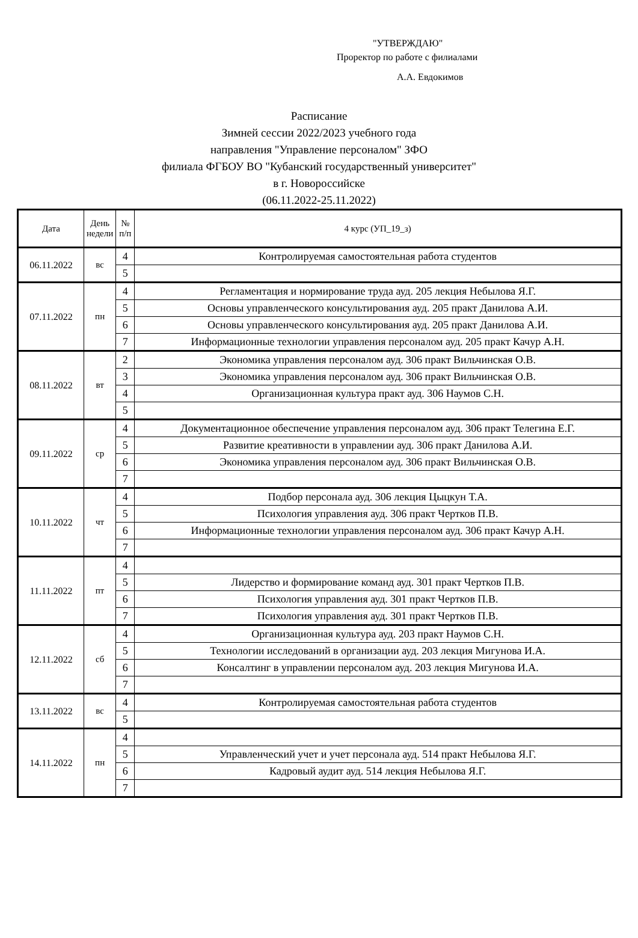"УТВЕРЖДАЮ"
Проректор по работе с филиалами
А.А. Евдокимов
Расписание
Зимней сессии 2022/2023 учебного года
направления "Управление персоналом" ЗФО
филиала ФГБОУ ВО "Кубанский государственный университет"
в г. Новороссийске
(06.11.2022-25.11.2022)
| Дата | День недели | № п/п | 4 курс (УП_19_з) |
| --- | --- | --- | --- |
| 06.11.2022 | вс | 4 | Контролируемая самостоятельная работа студентов |
| | | 5 | |
| 07.11.2022 | пн | 4 | Регламентация и нормирование труда ауд. 205 лекция Небылова Я.Г. |
| | | 5 | Основы управленческого консультирования ауд. 205 практ Данилова А.И. |
| | | 6 | Основы управленческого консультирования ауд. 205 практ Данилова А.И. |
| | | 7 | Информационные технологии управления персоналом ауд. 205 практ Качур А.Н. |
| 08.11.2022 | вт | 2 | Экономика управления персоналом ауд. 306 практ Вильчинская О.В. |
| | | 3 | Экономика управления персоналом ауд. 306 практ Вильчинская О.В. |
| | | 4 | Организационная культура практ ауд. 306 Наумов С.Н. |
| | | 5 | |
| 09.11.2022 | ср | 4 | Документационное обеспечение управления персоналом ауд. 306 практ Телегина Е.Г. |
| | | 5 | Развитие креативности в управлении ауд. 306 практ Данилова А.И. |
| | | 6 | Экономика управления персоналом ауд. 306 практ Вильчинская О.В. |
| | | 7 | |
| 10.11.2022 | чт | 4 | Подбор персонала ауд. 306 лекция Цыцкун Т.А. |
| | | 5 | Психология управления ауд. 306 практ Чертков П.В. |
| | | 6 | Информационные технологии управления персоналом ауд. 306 практ Качур А.Н. |
| | | 7 | |
| 11.11.2022 | пт | 4 | |
| | | 5 | Лидерство и формирование команд ауд. 301 практ Чертков П.В. |
| | | 6 | Психология управления ауд. 301 практ Чертков П.В. |
| | | 7 | Психология управления ауд. 301 практ Чертков П.В. |
| 12.11.2022 | сб | 4 | Организационная культура ауд. 203 практ Наумов С.Н. |
| | | 5 | Технологии исследований в организации ауд. 203 лекция Мигунова И.А. |
| | | 6 | Консалтинг в управлении персоналом ауд. 203 лекция Мигунова И.А. |
| | | 7 | |
| 13.11.2022 | вс | 4 | Контролируемая самостоятельная работа студентов |
| | | 5 | |
| 14.11.2022 | пн | 4 | |
| | | 5 | Управленческий учет и учет персонала ауд. 514 практ Небылова Я.Г. |
| | | 6 | Кадровый аудит ауд. 514 лекция Небылова Я.Г. |
| | | 7 | |